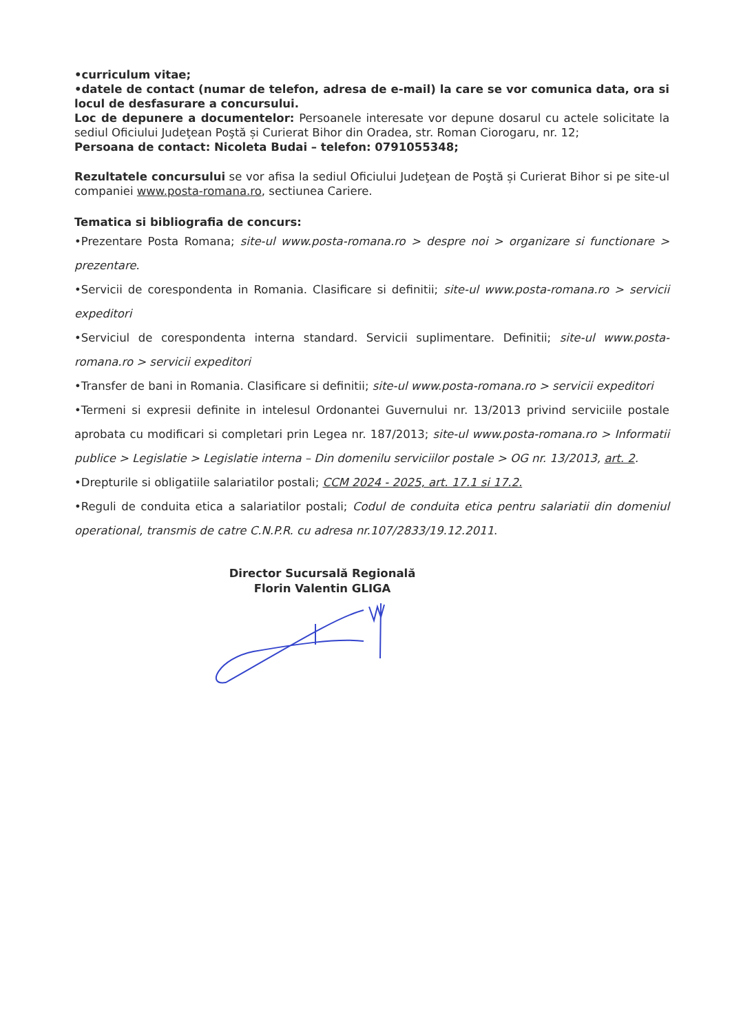•curriculum vitae;
•datele de contact (numar de telefon, adresa de e-mail) la care se vor comunica data, ora si locul de desfasurare a concursului.
Loc de depunere a documentelor: Persoanele interesate vor depune dosarul cu actele solicitate la sediul Oficiului Judeţean Poştă și Curierat Bihor din Oradea, str. Roman Ciorogaru, nr. 12;
Persoana de contact: Nicoleta Budai – telefon: 0791055348;
Rezultatele concursului se vor afisa la sediul Oficiului Judeţean de Poştă și Curierat Bihor si pe site-ul companiei www.posta-romana.ro, sectiunea Cariere.
Tematica si bibliografia de concurs:
•Prezentare Posta Romana; site-ul www.posta-romana.ro > despre noi > organizare si functionare > prezentare.
•Servicii de corespondenta in Romania. Clasificare si definitii; site-ul www.posta-romana.ro > servicii expeditori
•Serviciul de corespondenta interna standard. Servicii suplimentare. Definitii; site-ul www.posta-romana.ro > servicii expeditori
•Transfer de bani in Romania. Clasificare si definitii; site-ul www.posta-romana.ro > servicii expeditori
•Termeni si expresii definite in intelesul Ordonantei Guvernului nr. 13/2013 privind serviciile postale aprobata cu modificari si completari prin Legea nr. 187/2013; site-ul www.posta-romana.ro > Informatii publice > Legislatie > Legislatie interna – Din domenilu serviciilor postale > OG nr. 13/2013, art. 2.
•Drepturile si obligatiile salariatilor postali; CCM 2024 - 2025, art. 17.1 si 17.2.
•Reguli de conduita etica a salariatilor postali; Codul de conduita etica pentru salariatii din domeniul operational, transmis de catre C.N.P.R. cu adresa nr.107/2833/19.12.2011.
Director Sucursală Regională
Florin Valentin GLIGA